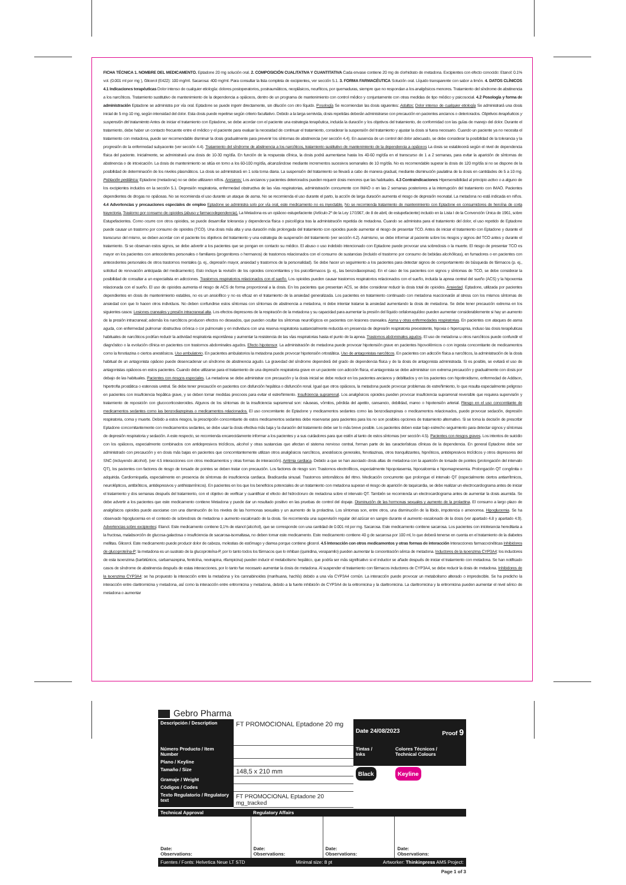FICHA TÉCNICA 1. NOMBRE DEL MEDICAMENTO. Eptadone 20 mg solución oral. 2. COMPOSICIÓN CUALITATIVA Y CUANTITATIVA Cada envase contiene 20 mg de clorhidrato de metadona. Excipientes con efecto conocido: Etanol: 0.1% vol. (0.001 ml por mg ), Glicerol (E422): 100 mg/ml. Sacarosa: 400 mg/ml. Para consultar la lista completa de excipientes, ver sección 5.1. 3. FORMA FARMACÉUTICA Solución oral. Líquido transparente con sabor a limón. 4. DATOS CLÍNICOS 4.1 Indicaciones terapéuticas Dolor intenso de cualquier etiología: dolores postoperatorios, postraumáticos, neoplásicos, neuríticos, por quemaduras, siempre que no respondan a los analgésicos menores. Tratamiento del síndrome de abstinencia a los narcóticos. Tratamiento sustitutivo de mantenimiento de la dependencia a opiáceos, dentro de un programa de mantenimiento con control médico y conjuntamente con otras medidas de tipo médico y psicosocial. 4.2 Posología y forma de administración Eptadone se administra por vía oral. Eptadone se puede ingerir directamente, sin dilución con otro líquido. Posología Se recomiendan las dosis siguientes: Adultos: Dolor intenso de cualquier etiología Se administrará una dosis inicial de 5 mg-10 mg, según intensidad del dolor. Esta dosis puede repetirse según criterio facultativo. Debido a la larga semivida, dosis repetidas deberán administrarse con precaución en pacientes ancianos o deteriorados. Objetivos terapéuticos y suspensión del tratamiento Antes de iniciar el tratamiento con Eptadone, se debe acordar con el paciente una estrategia terapéutica, incluida la duración y los objetivos del tratamiento, de conformidad con las guías de manejo del dolor. Durante el tratamiento, debe haber un contacto frecuente entre el médico y el paciente para evaluar la necesidad de continuar el tratamiento, considerar la suspensión del tratamiento y ajustar la dosis si fuera necesario. Cuando un paciente ya no necesita el tratamiento con metadona, puede ser recomendable disminuir la dosis gradualmente para prevenir los síntomas de abstinencia (ver sección 4.4). En ausencia de un control del dolor adecuado, se debe considerar la posibilidad de la tolerancia y la progresión de la enfermedad subyacente (ver sección 4.4). Tratamiento del síndrome de abstinencia a los narcóticos, tratamiento sustitutivo de mantenimiento de la dependencia a opiáceos La dosis se establecerá según el nivel de dependencia física del paciente. Inicialmente, se administrará una dosis de 10-30 mg/día. En función de la respuesta clínica, la dosis podrá aumentarse hasta los 40-60 mg/día en el transcurso de 1 a 2 semanas, para evitar la aparición de síntomas de abstinencia o de intoxicación. La dosis de mantenimiento se sitúa en torno a los 60-100 mg/día, alcanzándose mediante incrementos sucesivos semanales de 10 mg/día. No es recomendable superar la dosis de 120 mg/día si no se dispone de la posibilidad de determinación de los niveles plasmáticos. La dosis se administrará en 1 sola toma diaria. La suspensión del tratamiento se llevará a cabo de manera gradual, mediante disminución paulatina de la dosis en cantidades de 5 a 10 mg. Población pediátrica: Eptadone (metadona) no se debe utilizaren niños. Ancianos: Los ancianos y pacientes deteriorados pueden requerir dosis menores que las habituales. 4.3 Contraindicaciones Hipersensibilidad al principio activo o a alguno de los excipientes incluidos en la sección 5.1. Depresión respiratoria, enfermedad obstructiva de las vías respiratorias, administración concurrente con IMAO o en las 2 semanas posteriores a la interrupción del tratamiento con IMAO. Pacientes dependientes de drogas no opiáceas. No se recomienda el uso durante un ataque de asma. No se recomienda el uso durante el parto, la acción de larga duración aumenta el riesgo de depresión neonatal. La metadona no está indicada en niños. 4.4 Advertencias y precauciones especiales de empleo Eptadone se administra solo por vía oral, este medicamento no es inyectable. No se recomienda tratamiento de mantenimiento con Eptadone en consumidores de heroína de corta trayectoria. Trastorno por consumo de opioides (abuso y farmacodependencia). La Metadona es un opiáceo estupefaciente (Artículo 2º de la Ley 17/1967, de 8 de abril, de estupefaciente) incluido en la Lista I de la Convención Única de 1961, sobre Estupefacientes. Como ocurre con otros opioides, se puede desarrollar tolerancia y dependencia física o psicológica tras la administración repetida de metadona. Cuando se administra para el tratamiento del dolor, el uso repetido de Eptadone puede causar un trastorno por consumo de opioides (TCO). Una dosis más alta y una duración más prolongada del tratamiento con opioides puede aumentar el riesgo de presentar TCO. Antes de iniciar el tratamiento con Eptadone y durante el transcurso del mismo, se deben acordar con el paciente los objetivos del tratamiento y una estrategia de suspensión del tratamiento (ver sección 4.2). Asimismo, se debe informar al paciente sobre los riesgos y signos del TCO antes y durante el tratamiento. Si se observan estos signos, se debe advertir a los pacientes que se pongan en contacto su médico. El abuso o uso indebido intencionado con Eptadone puede provocar una sobredosis o la muerte. El riesgo de presentar TCO es mayor en los pacientes con antecedentes personales o familiares (progenitores o hermanos) de trastornos relacionados con el consumo de sustancias (incluido el trastorno por consumo de bebidas alcohólicas), en fumadores o en pacientes con antecedentes personales de otros trastornos mentales (p. ej., depresión mayor, ansiedad y trastornos de la personalidad). Se debe hacer un seguimiento a los pacientes para detectar signos de comportamiento de búsqueda de fármacos (p. ej., solicitud de renovación anticipada del medicamento). Esto incluye la revisión de los opioides concomitantes y los psicofármacos (p. ej., las benzodiacepinas). En el caso de los pacientes con signos y síntomas de TCO, se debe considerar la posibilidad de consultar a un especialista en adicciones. Trastornos respiratorios relacionados con el sueño. Los opioides pueden causar trastornos respiratorios relacionados con el sueño, incluida la apnea central del sueño (ACS) y la hipoxemia relacionada con el sueño. El uso de opioides aumenta el riesgo de ACS de forma proporcional a la dosis. En los pacientes que presentan ACS, se debe considerar reducir la dosis total de opioides. Ansiedad. Eptadone, utilizada por pacientes dependientes en dosis de mantenimiento estables, no es un ansiolítico y no es eficaz en el tratamiento de la ansiedad generalizada. Los pacientes en tratamiento continuado con metadona reaccionarán al stress con los mismos síntomas de ansiedad con que lo hacen otros individuos. No deben confundirse estos síntomas con síntomas de abstinencia a metadona, ni debe intentar tratarse la ansiedad aumentando la dosis de metadona. Se debe tener precaución extrema en los siguientes casos: Lesiones craneales y presión intracraneal alta. Los efectos depresores de la respiración de la metadona y su capacidad para aumentar la presión del líquido cefalorraquídeo pueden aumentar considerablemente si hay un aumento de la presión intracraneal; además los narcóticos producen efectos no deseados, que pueden ocultar los síntomas neurológicos en pacientes con lesiones craneales. Asma y otras enfermedades respiratorias. En pacientes con ataques de asma aguda, con enfermedad pulmonar obstructiva crónica o cor pulmonale y en individuos con una reserva respiratoria sustancialmente reducida en presencia de depresión respiratoria preexistente, hipoxia o hipercapnia, incluso las dosis terapéuticas habituales de narcóticos podrían reducir la actividad respiratoria espontánea y aumentar la resistencia de las vías respiratorias hasta el punto de la apnea. Trastornos abdominales agudos. El uso de metadona u otros narcóticos puede confundir el diagnóstico o la evolución clínica en pacientes con trastornos abdominales agudos. Efecto hipotensor. La administración de metadona puede provocar hipotensión grave en pacientes hipovolémicos o con ingesta concomitante de medicamentos como la fenotiazina o ciertos anestésicos. Uso ambulatorio. En pacientes ambulatorios la metadona puede provocar hipotensión ortostática. Uso de antagonistas narcóticos. En pacientes con adicción física a narcóticos, la administración de la dosis habitual de un antagonista opiáceo puede desencadenar un síndrome de abstinencia agudo. La gravedad del síndrome dependerá del grado de dependencia física y de la dosis de antagonista administrada. Si es posible, se evitará el uso de antagonistas opiáceos en estos pacientes. Cuando debe utilizarse para el tratamiento de una depresión respiratoria grave en un paciente con adicción física, el antagonista se debe administrar con extrema precaución y gradualmente con dosis por debajo de las habituales. Pacientes con riesgos especiales. La metadona se debe administrar con precaución y la dosis inicial se debe reducir en los pacientes ancianos y debilitados y en los pacientes con hipotiroidismo, enfermedad de Addison, hipertrofia prostática o estenosis uretral. Se debe tener precaución en pacientes con disfunción hepática o disfunción renal. Igual que otros opiáceos, la metadona puede provocar problemas de estreñimiento, lo que resulta especialmente peligroso en pacientes con insuficiencia hepática grave, y se deben tomar medidas precoces para evitar el estreñimiento. Insuficiencia suprarrenal. Los analgésicos opioides pueden provocar insuficiencia suprarrenal reversible que requiera supervisión y tratamiento de reposición con glucocorticosteroides. Algunos de los síntomas de la insuficiencia suprarrenal son: náuseas, vómitos, pérdida del apetito, cansancio, debilidad, mareo o hipotensión arterial. Riesgo en el uso concomitante de medicamentos sedantes como las benzodiazepinas o medicamentos relacionados. El uso concomitante de Eptadone y medicamentos sedantes como las benzodiazepinas o medicamentos relacionados, puede provocar sedación, depresión respiratoria, coma y muerte. Debido a estos riesgos, la prescripción concomitante de estos medicamentos sedantes debe reservarse para pacientes para los no son posibles opciones de tratamiento alternativo. Si se toma la decisión de prescribir Eptadone concomitantemente con medicamentos sedantes, se debe usar la dosis efectiva más baja y la duración del tratamiento debe ser lo más breve posible. Los pacientes deben estar bajo estrecho seguimiento para detectar signos y síntomas de depresión respiratoria y sedación. A este respecto, se recomienda encarecidamente informar a los pacientes y a sus cuidadores para que estén al tanto de estos síntomas (ver sección 4.5). Pacientes con riesgos graves. Los intentos de suicidio con los opiáceos, especialmente combinados con antidepresivos tricíclicos, alcohol y otras sustancias que afectan el sistema nervioso central, forman parte de las características clínicas de la dependencia. En general Eptadone debe ser administrado con precaución y en dosis más bajas en pacientes que concomitantemente utilizan otros analgésicos narcóticos, anestésicos generales, fenotiazinas, otros tranquilizantes, hipnóticos, antidepresivos tricíclicos y otros depresores del SNC (incluyendo alcohol). (ver 4.5 interacciones con otros medicamentos y otras formas de interacción). Arritmia cardiaca. Debido a que se han asociado dosis altas de metadona con la aparición de torsade de pointes (prolongación del intervalo QT), los pacientes con factores de riesgo de torsade de pointes se deben tratar con precaución. Los factores de riesgo son: Trastornos electrolíticos, especialmente hipopotasemia, hipocalcemia e hipomagnesemia. Prolongación QT congénita o adquirida. Cardiomiopatía, especialmente en presencia de síntomas de insuficiencia cardiaca. Bradicardia sinusal. Trastornos sintomáticos del ritmo. Medicación concurrente que prolongue el intervalo QT (especialmente ciertos antiarrítmicos, neurolépticos, antibióticos, antidepresivos y antihistamínicos). En pacientes en los que los beneficios potenciales de un tratamiento con metadona superan el riesgo de aparición de taquicardia, se debe realizar un electrocardiograma antes de iniciar el tratamiento y dos semanas después del tratamiento, con el objetivo de verificar y cuantificar el efecto del hidrocloruro de metadona sobre el intervalo QT. También se recomienda un electrocardiograma antes de aumentar la dosis asumida. Se debe advertir a los pacientes que este medicamento contiene Metadona y puede dar un resultado positivo en las pruebas de control del dopaje. Disminución de las hormonas sexuales y aumento de la prolactina. El consumo a largo plazo de analgésicos opioides puede asociarse con una disminución de los niveles de las hormonas sexuales y un aumento de la prolactina. Los síntomas son, entre otros, una disminución de la libido, impotencia o amenorrea. Hipoglucemia. Se ha observado hipoglucemia en el contexto de sobredosis de metadona o aumento escalonado de la dosis. Se recomienda una supervisión regular del azúcar en sangre durante el aumento escalonado de la dosis (ver apartado 4.8 y apartado 4.9). Advertencias sobre excipientes: Etanol. Este medicamento contiene 0,1% de etanol (alcohol), que se corresponde con una cantidad de 0.001 ml por mg. Sacarosa. Este medicamento contiene sacarosa. Los pacientes con intolerancia hereditaria a la fructosa, malabsorción de glucosa-galactosa o insuficiencia de sacarosa-isomaltasa, no deben tomar este medicamento. Este medicamento contiene 40 g de sacarosa por 100 ml, lo que deberá tenerse en cuenta en el tratamiento de la diabetes mellitas. Glicerol. Este medicamento puede producir dolor de cabeza, molestias de estómago y diarrea porque contiene glicerol. 4.5 Interacción con otros medicamentos y otras formas de interacción Interacciones farmacocinéticas Inhibidores de glucoproteína-P: la metadona es un sustrato de la glucoproteína-P, por lo tanto todos los fármacos que lo inhiban (quinidina, verapamilo) pueden aumentar la concentración sérica de metadona. Inductores de la isoenzima CYP3A4: los inductores de esta isoenzima (barbitúricos, carbamazepina, fenitoína, nevirapina, rifampicina) pueden inducir el metabolismo hepático, que podría ser más significativo si el inductor se añade después de iniciar el tratamiento con metadona. Se han notificado casos de síndrome de abstinencia después de estas interacciones, por lo tanto fue necesario aumentar la dosis de metadona. Al suspender el tratamiento con fármacos inductores de CYP3A4, se debe reducir la dosis de metadona. Inhibidores de la isoenzima CYP3A4: se ha propuesto la interacción entre la metadona y los cannabinoides (marihuana, hachís) debido a una vía CYP3A4 común. La interacción puede provocar un metabolismo alterado o impredecible. Se ha predicho la interacción entre claritromicina y metadona, así como la interacción entre eritromicina y metadona, debido a la fuerte inhibición de CYP3A4 de la eritromicina y la claritromicina. La claritromicina y la eritromicina pueden aumentar el nivel sérico de metadona o aumentar
Gebro Pharma
| Descripción / Description | FT PROMOCIONAL Eptadone 20 mg | Date 24/08/2023 Proof 9 | |
| Número Producto / Item Number | | Tintas / Inks | Colores Técnicos / Technical Colours |
| Plano / Keyline | | | |
| Tamaño / Size | 148,5 x 210 mm | Black | Keyline |
| Gramaje / Weight | | | |
| Códigos / Codes | | | |
| Texto Regulatorio / Regulatory text | FT PROMOCIONAL Eptadone 20 mg_tracked | | |
| Technical Approval | Regulatory Affairs | | |
| Date: Observations: | Date: Observations: | Date: Observations: | Date: Observations: |
Fuentes / Fonts: Helvetica Neue LT STD Minimal size: 8 pt Artworker: Thinkinpress AMS Project:
Page 1 of 3